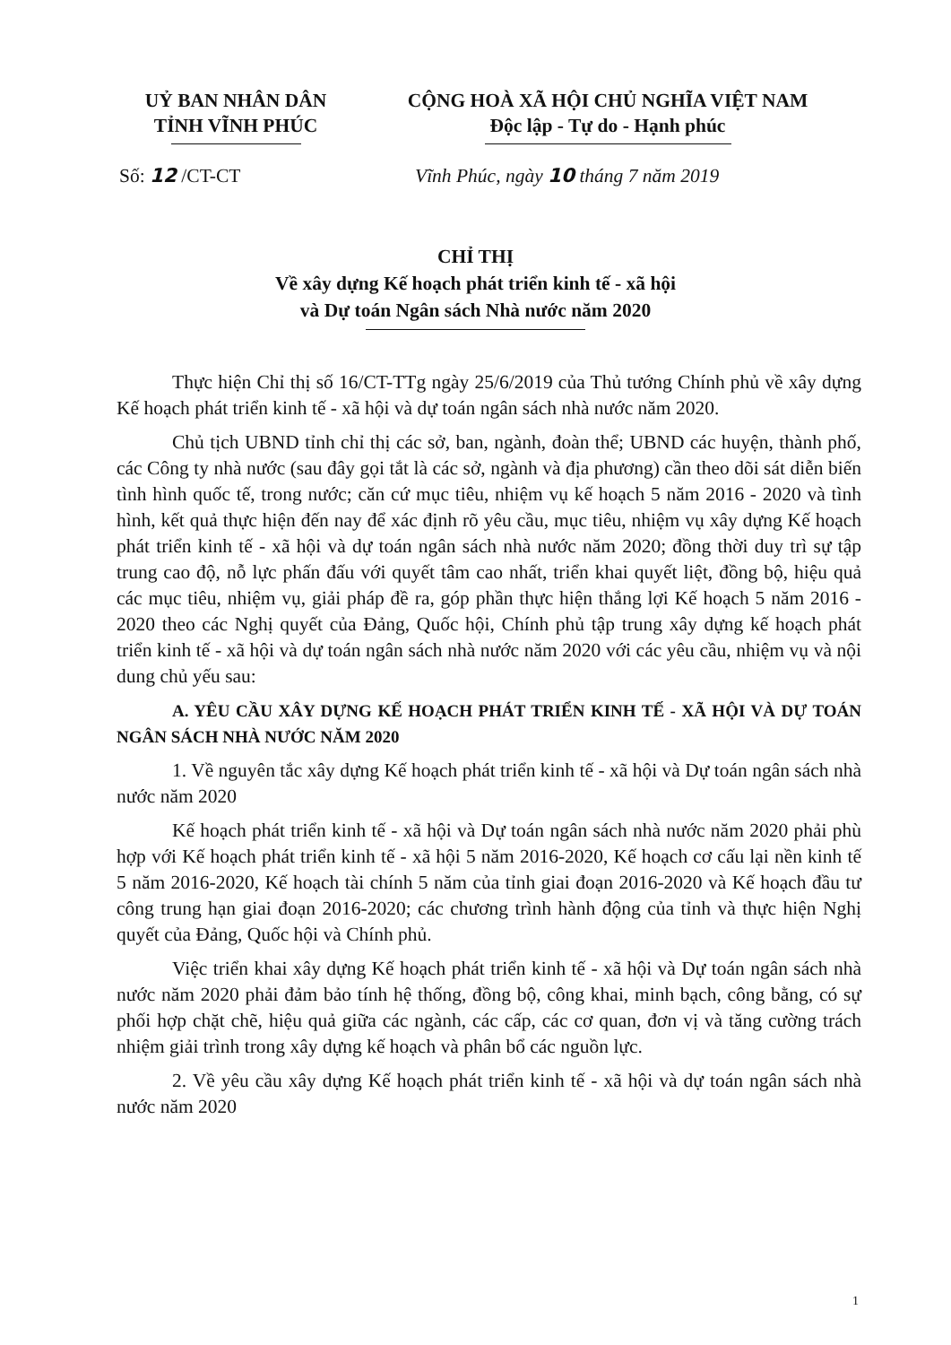UỶ BAN NHÂN DÂN
TỈNH VĨNH PHÚC
CỘNG HOÀ XÃ HỘI CHỦ NGHĨA VIỆT NAM
Độc lập - Tự do - Hạnh phúc
Số: 12 /CT-CT Vĩnh Phúc, ngày 10 tháng 7 năm 2019
CHỈ THỊ
Về xây dựng Kế hoạch phát triển kinh tế - xã hội
và Dự toán Ngân sách Nhà nước năm 2020
Thực hiện Chỉ thị số 16/CT-TTg ngày 25/6/2019 của Thủ tướng Chính phủ về xây dựng Kế hoạch phát triển kinh tế - xã hội và dự toán ngân sách nhà nước năm 2020.
Chủ tịch UBND tỉnh chỉ thị các sở, ban, ngành, đoàn thể; UBND các huyện, thành phố, các Công ty nhà nước (sau đây gọi tắt là các sở, ngành và địa phương) cần theo dõi sát diễn biến tình hình quốc tế, trong nước; căn cứ mục tiêu, nhiệm vụ kế hoạch 5 năm 2016 - 2020 và tình hình, kết quả thực hiện đến nay để xác định rõ yêu cầu, mục tiêu, nhiệm vụ xây dựng Kế hoạch phát triển kinh tế - xã hội và dự toán ngân sách nhà nước năm 2020; đồng thời duy trì sự tập trung cao độ, nỗ lực phấn đấu với quyết tâm cao nhất, triển khai quyết liệt, đồng bộ, hiệu quả các mục tiêu, nhiệm vụ, giải pháp đề ra, góp phần thực hiện thắng lợi Kế hoạch 5 năm 2016 - 2020 theo các Nghị quyết của Đảng, Quốc hội, Chính phủ tập trung xây dựng kế hoạch phát triển kinh tế - xã hội và dự toán ngân sách nhà nước năm 2020 với các yêu cầu, nhiệm vụ và nội dung chủ yếu sau:
A. YÊU CẦU XÂY DỰNG KẾ HOẠCH PHÁT TRIỂN KINH TẾ - XÃ HỘI VÀ DỰ TOÁN NGÂN SÁCH NHÀ NƯỚC NĂM 2020
1. Về nguyên tắc xây dựng Kế hoạch phát triển kinh tế - xã hội và Dự toán ngân sách nhà nước năm 2020
Kế hoạch phát triển kinh tế - xã hội và Dự toán ngân sách nhà nước năm 2020 phải phù hợp với Kế hoạch phát triển kinh tế - xã hội 5 năm 2016-2020, Kế hoạch cơ cấu lại nền kinh tế 5 năm 2016-2020, Kế hoạch tài chính 5 năm của tỉnh giai đoạn 2016-2020 và Kế hoạch đầu tư công trung hạn giai đoạn 2016-2020; các chương trình hành động của tỉnh và thực hiện Nghị quyết của Đảng, Quốc hội và Chính phủ.
Việc triển khai xây dựng Kế hoạch phát triển kinh tế - xã hội và Dự toán ngân sách nhà nước năm 2020 phải đảm bảo tính hệ thống, đồng bộ, công khai, minh bạch, công bằng, có sự phối hợp chặt chẽ, hiệu quả giữa các ngành, các cấp, các cơ quan, đơn vị và tăng cường trách nhiệm giải trình trong xây dựng kế hoạch và phân bổ các nguồn lực.
2. Về yêu cầu xây dựng Kế hoạch phát triển kinh tế - xã hội và dự toán ngân sách nhà nước năm 2020
1